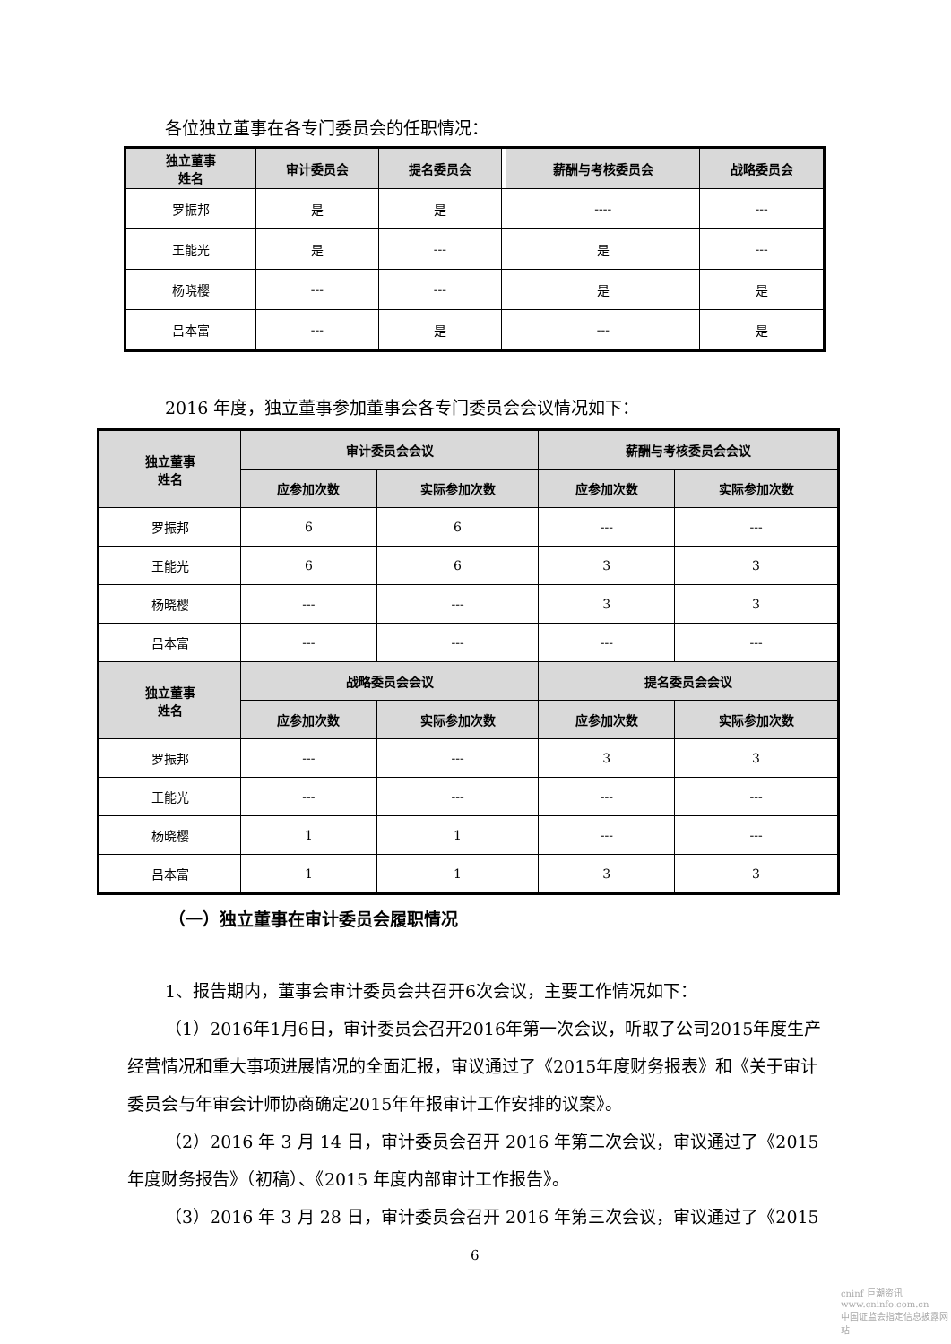各位独立董事在各专门委员会的任职情况：
| 独立董事 姓名 | 审计委员会 | 提名委员会 | | 薪酬与考核委员会 | 战略委员会 |
| --- | --- | --- | --- | --- | --- |
| 罗振邦 | 是 | 是 | | ---- | --- |
| 王能光 | 是 | --- | | 是 | --- |
| 杨晓樱 | --- | --- | | 是 | 是 |
| 吕本富 | --- | 是 | | --- | 是 |
2016 年度，独立董事参加董事会各专门委员会会议情况如下：
| 独立董事 姓名 | 审计委员会会议 | | 薪酬与考核委员会会议 | |
| --- | --- | --- | --- | --- |
| | 应参加次数 | 实际参加次数 | 应参加次数 | 实际参加次数 |
| 罗振邦 | 6 | 6 | --- | --- |
| 王能光 | 6 | 6 | 3 | 3 |
| 杨晓樱 | --- | --- | 3 | 3 |
| 吕本富 | --- | --- | --- | --- |
| 独立董事 姓名 | 战略委员会会议 | | 提名委员会会议 | |
| | 应参加次数 | 实际参加次数 | 应参加次数 | 实际参加次数 |
| 罗振邦 | --- | --- | 3 | 3 |
| 王能光 | --- | --- | --- | --- |
| 杨晓樱 | 1 | 1 | --- | --- |
| 吕本富 | 1 | 1 | 3 | 3 |
（一）独立董事在审计委员会履职情况
1、报告期内，董事会审计委员会共召开6次会议，主要工作情况如下：
（1）2016年1月6日，审计委员会召开2016年第一次会议，听取了公司2015年度生产经营情况和重大事项进展情况的全面汇报，审议通过了《2015年度财务报表》和《关于审计委员会与年审会计师协商确定2015年年报审计工作安排的议案》。
（2）2016 年 3 月 14 日，审计委员会召开 2016 年第二次会议，审议通过了《2015年度财务报告》（初稿）、《2015 年度内部审计工作报告》。
（3）2016 年 3 月 28 日，审计委员会召开 2016 年第三次会议，审议通过了《2015
6
cninf 巨潮资讯
www.cninfo.com.cn
中国证监会指定信息披露网站